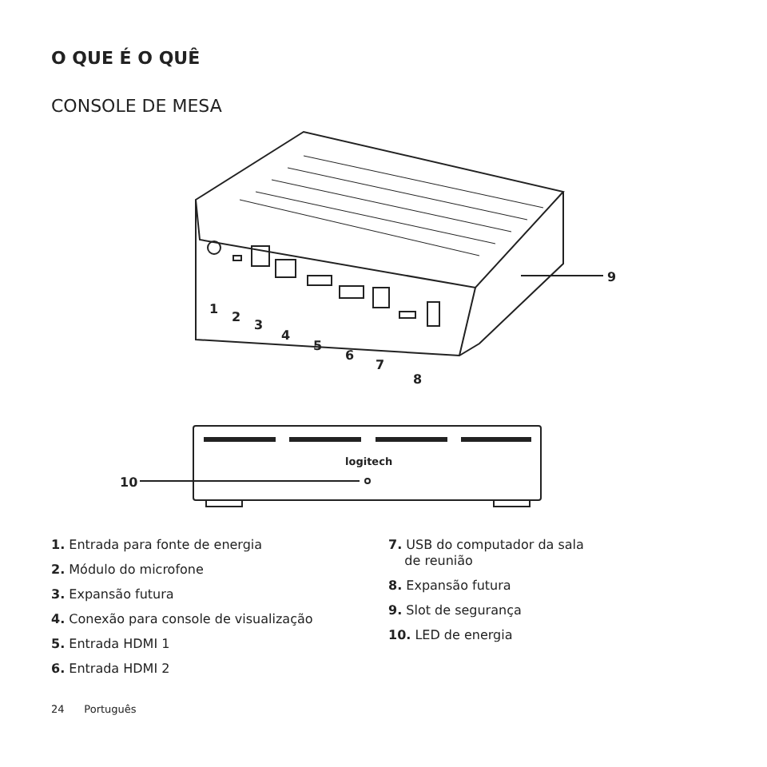O QUE É O QUÊ
CONSOLE DE MESA
1
2
3
4
5
6
7
8
9
10
logitech
1. Entrada para fonte de energia
2. Módulo do microfone
3. Expansão futura
4. Conexão para console de visualização
5. Entrada HDMI 1
6. Entrada HDMI 2
7. USB do computador da sala
de reunião
8. Expansão futura
9. Slot de segurança
10. LED de energia
24 Português